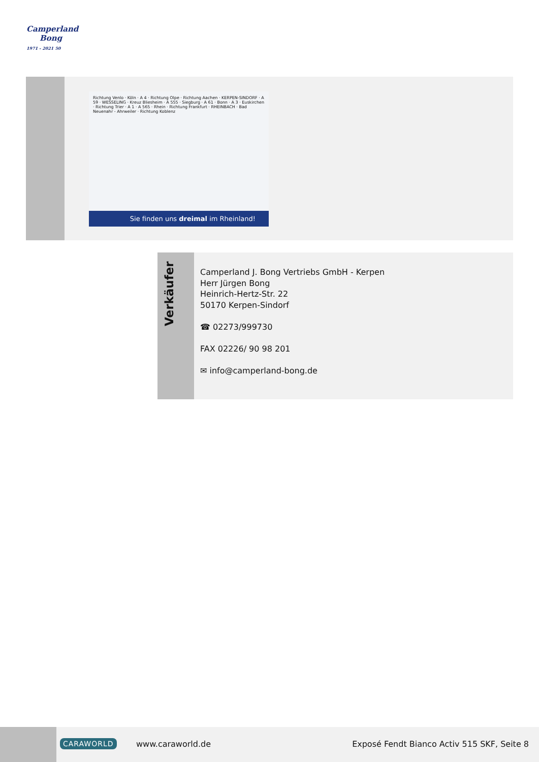Camperland
Bong
1971 - 2021 50
Richtung Venlo · Köln · A 4 · Richtung Olpe · Richtung Aachen · KERPEN-SINDORF · A 59 · WESSELING · Kreuz Bliesheim · A 555 · Siegburg · A 61 · Bonn · A 3 · Euskirchen · Richtung Trier · A 1 · A 565 · Rhein · Richtung Frankfurt · RHEINBACH · Bad Neuenahr - Ahrweiler · Richtung Koblenz
Sie finden uns dreimal im Rheinland!
Verkäufer
Camperland J. Bong Vertriebs GmbH - Kerpen
Herr Jürgen Bong
Heinrich-Hertz-Str. 22
50170 Kerpen-Sindorf
☎ 02273/999730
FAX 02226/ 90 98 201
✉ info@camperland-bong.de
CARAWORLD www.caraworld.de
Exposé Fendt Bianco Activ 515 SKF, Seite 8